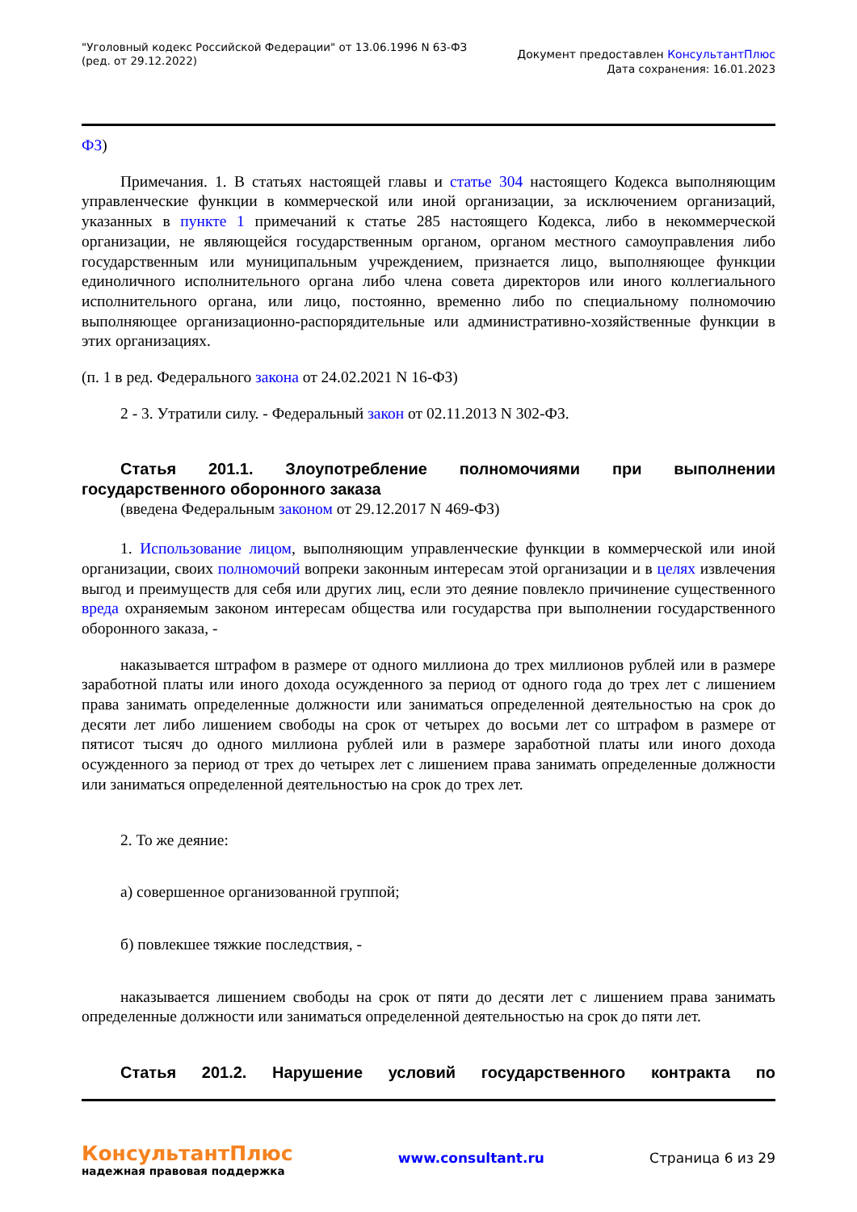"Уголовный кодекс Российской Федерации" от 13.06.1996 N 63-ФЗ
(ред. от 29.12.2022)
Документ предоставлен КонсультантПлюс
Дата сохранения: 16.01.2023
ФЗ)
Примечания. 1. В статьях настоящей главы и статье 304 настоящего Кодекса выполняющим управленческие функции в коммерческой или иной организации, за исключением организаций, указанных в пункте 1 примечаний к статье 285 настоящего Кодекса, либо в некоммерческой организации, не являющейся государственным органом, органом местного самоуправления либо государственным или муниципальным учреждением, признается лицо, выполняющее функции единоличного исполнительного органа либо члена совета директоров или иного коллегиального исполнительного органа, или лицо, постоянно, временно либо по специальному полномочию выполняющее организационно-распорядительные или административно-хозяйственные функции в этих организациях.
(п. 1 в ред. Федерального закона от 24.02.2021 N 16-ФЗ)
2 - 3. Утратили силу. - Федеральный закон от 02.11.2013 N 302-ФЗ.
Статья 201.1. Злоупотребление полномочиями при выполнении государственного оборонного заказа
(введена Федеральным законом от 29.12.2017 N 469-ФЗ)
1. Использование лицом, выполняющим управленческие функции в коммерческой или иной организации, своих полномочий вопреки законным интересам этой организации и в целях извлечения выгод и преимуществ для себя или других лиц, если это деяние повлекло причинение существенного вреда охраняемым законом интересам общества или государства при выполнении государственного оборонного заказа, -
наказывается штрафом в размере от одного миллиона до трех миллионов рублей или в размере заработной платы или иного дохода осужденного за период от одного года до трех лет с лишением права занимать определенные должности или заниматься определенной деятельностью на срок до десяти лет либо лишением свободы на срок от четырех до восьми лет со штрафом в размере от пятисот тысяч до одного миллиона рублей или в размере заработной платы или иного дохода осужденного за период от трех до четырех лет с лишением права занимать определенные должности или заниматься определенной деятельностью на срок до трех лет.
2. То же деяние:
а) совершенное организованной группой;
б) повлекшее тяжкие последствия, -
наказывается лишением свободы на срок от пяти до десяти лет с лишением права занимать определенные должности или заниматься определенной деятельностью на срок до пяти лет.
Статья 201.2. Нарушение условий государственного контракта по
КонсультантПлюс
надежная правовая поддержка
www.consultant.ru Страница 6 из 29